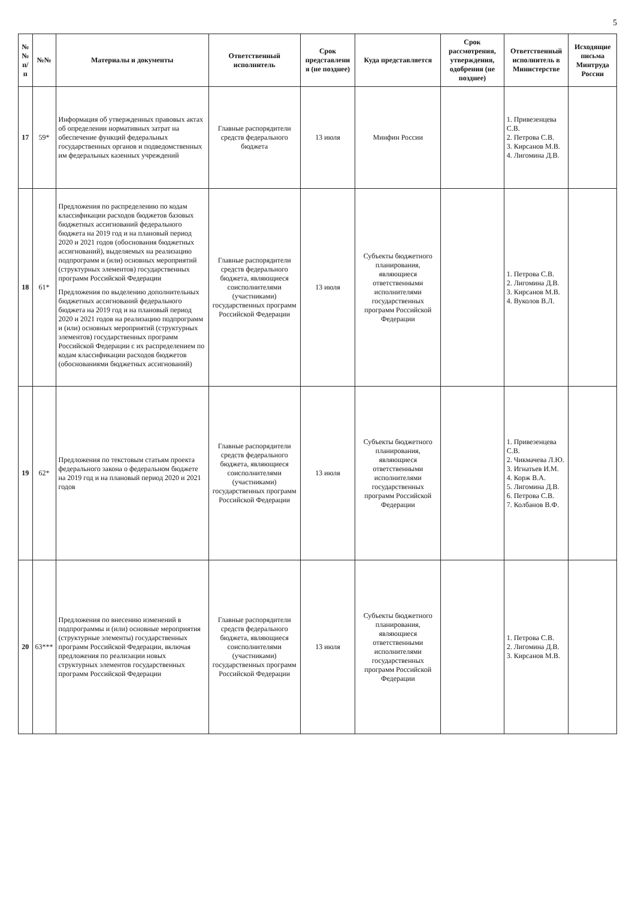5
| №№ п/п | №№ | Материалы и документы | Ответственный исполнитель | Срок представлени я (не позднее) | Куда представляется | Срок рассмотрения, утверждения, одобрения (не позднее) | Ответственный исполнитель в Министерстве | Исходящие письма Минтруда России |
| --- | --- | --- | --- | --- | --- | --- | --- | --- |
| 17 | 59* | Информация об утвержденных правовых актах об определении нормативных затрат на обеспечение функций федеральных государственных органов и подведомственных им федеральных казенных учреждений | Главные распорядители средств федерального бюджета | 13 июля | Минфин России | | 1. Привезенцева С.В. 2. Петрова С.В. 3. Кирсанов М.В. 4. Лигомина Д.В. | |
| 18 | 61* | Предложения по распределению по кодам классификации расходов бюджетов базовых бюджетных ассигнований федерального бюджета на 2019 год и на плановый период 2020 и 2021 годов (обоснования бюджетных ассигнований), выделяемых на реализацию подпрограмм и (или) основных мероприятий (структурных элементов) государственных программ Российской Федерации Предложения по выделению дополнительных бюджетных ассигнований федерального бюджета на 2019 год и на плановый период 2020 и 2021 годов на реализацию подпрограмм и (или) основных мероприятий (структурных элементов) государственных программ Российской Федерации с их распределением по кодам классификации расходов бюджетов (обоснованиями бюджетных ассигнований) | Главные распорядители средств федерального бюджета, являющиеся соисполнителями (участниками) государственных программ Российской Федерации | 13 июля | Субъекты бюджетного планирования, являющиеся ответственными исполнителями государственных программ Российской Федерации | | 1. Петрова С.В. 2. Лигомина Д.В. 3. Кирсанов М.В. 4. Вуколов В.Л. | |
| 19 | 62* | Предложения по текстовым статьям проекта федерального закона о федеральном бюджете на 2019 год и на плановый период 2020 и 2021 годов | Главные распорядители средств федерального бюджета, являющиеся соисполнителями (участниками) государственных программ Российской Федерации | 13 июля | Субъекты бюджетного планирования, являющиеся ответственными исполнителями государственных программ Российской Федерации | | 1. Привезенцева С.В. 2. Чикмачева Л.Ю. 3. Игнатьев И.М. 4. Корж В.А. 5. Лигомина Д.В. 6. Петрова С.В. 7. Колбанов В.Ф. | |
| 20 | 63*** | Предложения по внесению изменений в подпрограммы и (или) основные мероприятия (структурные элементы) государственных программ Российской Федерации, включая предложения по реализации новых структурных элементов государственных программ Российской Федерации | Главные распорядители средств федерального бюджета, являющиеся соисполнителями (участниками) государственных программ Российской Федерации | 13 июля | Субъекты бюджетного планирования, являющиеся ответственными исполнителями государственных программ Российской Федерации | | 1. Петрова С.В. 2. Лигомина Д.В. 3. Кирсанов М.В. | |